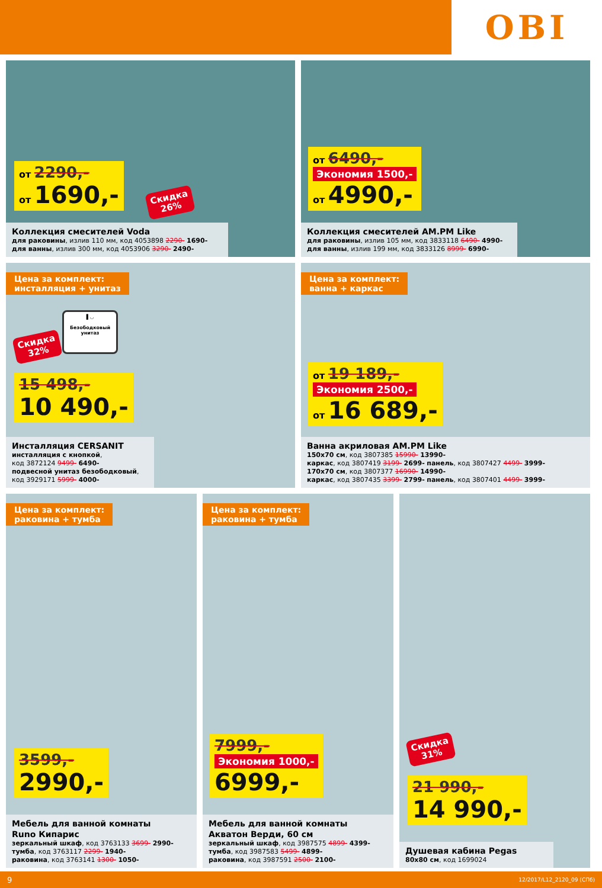OBI
от 2290,-
от 1690,-
Скидка
26%
Коллекция смесителей Voda
для раковины, излив 110 мм, код 4053898 2290- 1690-
для ванны, излив 300 мм, код 4053906 3290- 2490-
от 6490,-
Экономия 1500,-
от 4990,-
Коллекция смесителей AM.PM Like
для раковины, излив 105 мм, код 3833118 6490- 4990-
для ванны, излив 199 мм, код 3833126 8999- 6990-
Цена за комплект:
инсталляция + унитаз
▌◡
Безободковый
унитаз
Скидка
32%
15 498,-
10 490,-
Инсталляция CERSANIT
инсталляция с кнопкой,
код 3872124 9499- 6490-
подвесной унитаз безободковый,
код 3929171 5999- 4000-
Цена за комплект:
ванна + каркас
от 19 189,-
Экономия 2500,-
от 16 689,-
Ванна акриловая AM.PM Like
150х70 см, код 3807385 15990- 13990-
каркас, код 3807419 3199- 2699- панель, код 3807427 4499- 3999-
170х70 см, код 3807377 16990- 14990-
каркас, код 3807435 3399- 2799- панель, код 3807401 4499- 3999-
Цена за комплект:
раковина + тумба
3599,-
2990,-
Мебель для ванной комнаты
Runo Кипарис
зеркальный шкаф, код 3763133 3699- 2990-
тумба, код 3763117 2299- 1940-
раковина, код 3763141 1300- 1050-
Цена за комплект:
раковина + тумба
7999,-
Экономия 1000,-
6999,-
Мебель для ванной комнаты
Акватон Верди, 60 см
зеркальный шкаф, код 3987575 4899- 4399-
тумба, код 3987583 5499- 4899-
раковина, код 3987591 2500- 2100-
Скидка
31%
21 990,-
14 990,-
Душевая кабина Pegas
80х80 см, код 1699024
9 12/2017/L12_2120_09 (СПб)